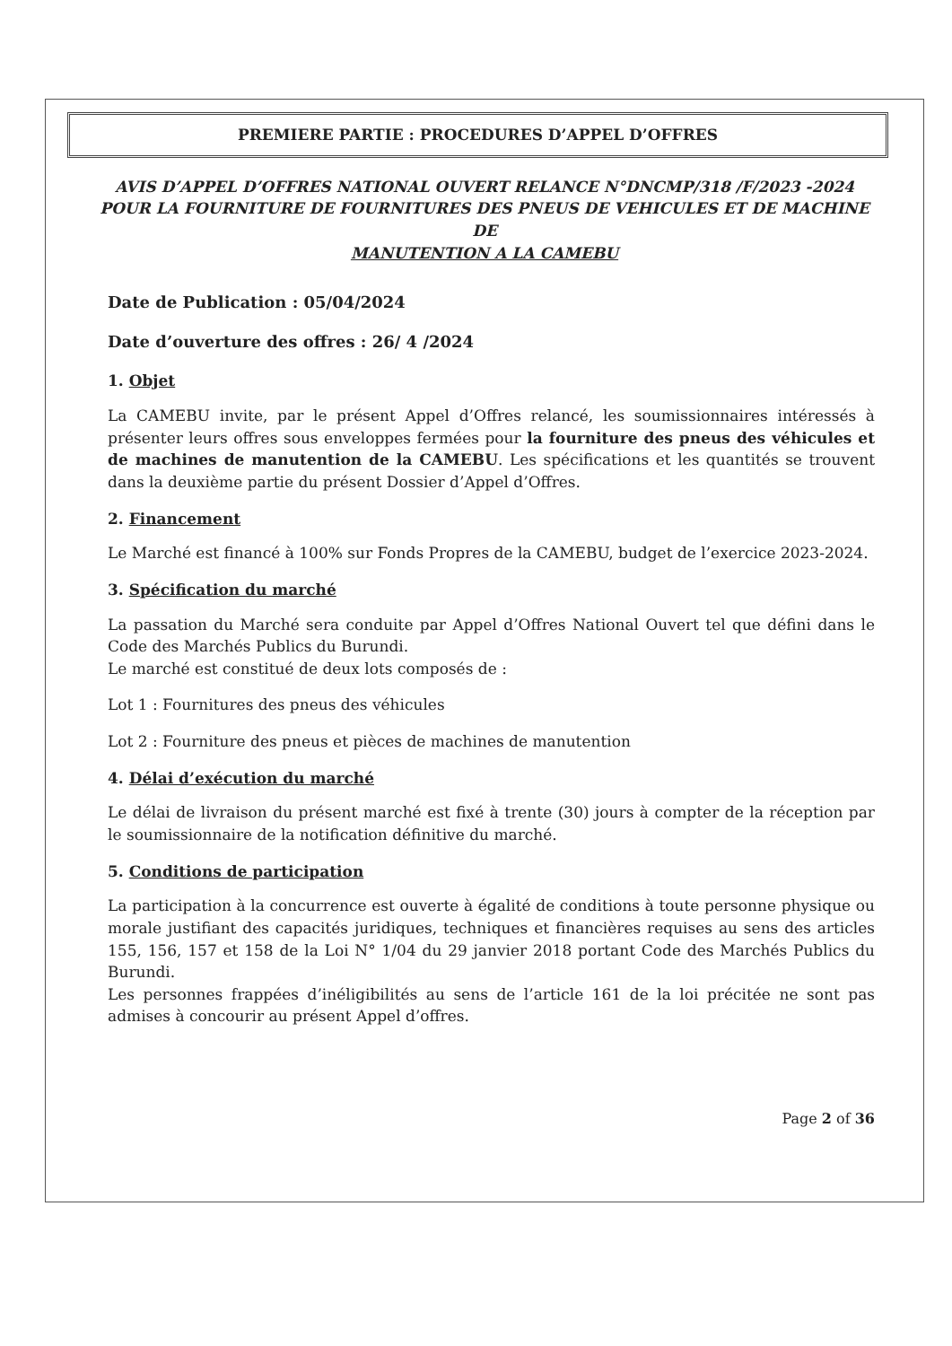PREMIERE PARTIE : PROCEDURES D’APPEL D’OFFRES
AVIS D’APPEL D’OFFRES NATIONAL OUVERT RELANCE N°DNCMP/318 /F/2023 -2024
POUR LA FOURNITURE DE FOURNITURES DES PNEUS DE VEHICULES ET DE MACHINE DE
MANUTENTION A LA CAMEBU
Date de Publication : 05/04/2024
Date d’ouverture des offres : 26/ 4 /2024
1. Objet
La CAMEBU invite, par le présent Appel d’Offres relancé, les soumissionnaires intéressés à présenter leurs offres sous enveloppes fermées pour la fourniture des pneus des véhicules et de machines de manutention de la CAMEBU. Les spécifications et les quantités se trouvent dans la deuxième partie du présent Dossier d’Appel d’Offres.
2. Financement
Le Marché est financé à 100% sur Fonds Propres de la CAMEBU, budget de l’exercice 2023-2024.
3. Spécification du marché
La passation du Marché sera conduite par Appel d’Offres National Ouvert tel que défini dans le Code des Marchés Publics du Burundi.
Le marché est constitué de deux lots composés de :
Lot 1 : Fournitures des pneus des véhicules
Lot 2 : Fourniture des pneus et pièces de machines de manutention
4. Délai d’exécution du marché
Le délai de livraison du présent marché est fixé à trente (30) jours à compter de la réception par le soumissionnaire de la notification définitive du marché.
5. Conditions de participation
La participation à la concurrence est ouverte à égalité de conditions à toute personne physique ou morale justifiant des capacités juridiques, techniques et financières requises au sens des articles 155, 156, 157 et 158 de la Loi N° 1/04 du 29 janvier 2018 portant Code des Marchés Publics du Burundi.
Les personnes frappées d’inéligibilités au sens de l’article 161 de la loi précitée ne sont pas admises à concourir au présent Appel d’offres.
Page 2 of 36